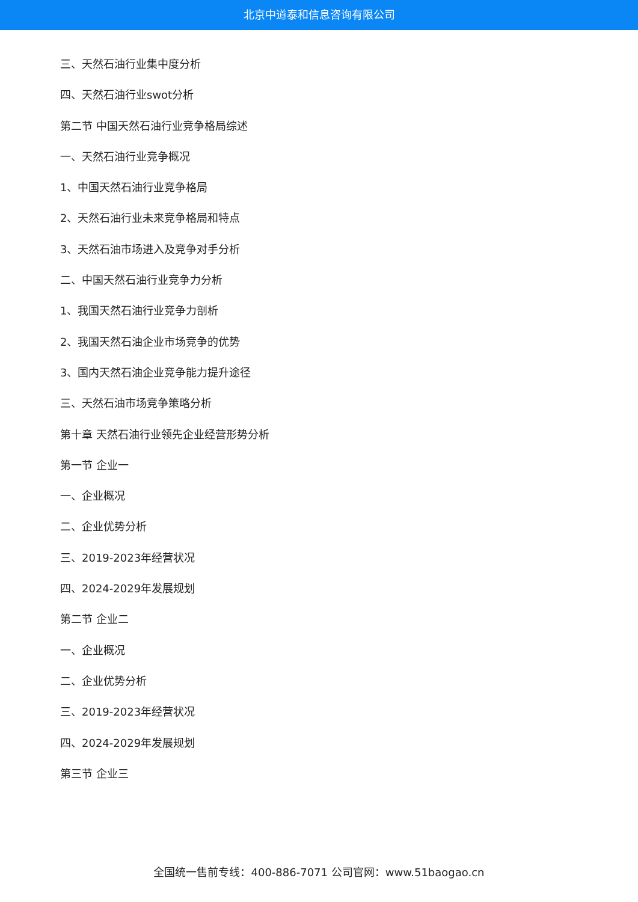北京中道泰和信息咨询有限公司
三、天然石油行业集中度分析
四、天然石油行业swot分析
第二节 中国天然石油行业竞争格局综述
一、天然石油行业竞争概况
1、中国天然石油行业竞争格局
2、天然石油行业未来竞争格局和特点
3、天然石油市场进入及竞争对手分析
二、中国天然石油行业竞争力分析
1、我国天然石油行业竞争力剖析
2、我国天然石油企业市场竞争的优势
3、国内天然石油企业竞争能力提升途径
三、天然石油市场竞争策略分析
第十章 天然石油行业领先企业经营形势分析
第一节 企业一
一、企业概况
二、企业优势分析
三、2019-2023年经营状况
四、2024-2029年发展规划
第二节 企业二
一、企业概况
二、企业优势分析
三、2019-2023年经营状况
四、2024-2029年发展规划
第三节 企业三
全国统一售前专线：400-886-7071 公司官网：www.51baogao.cn